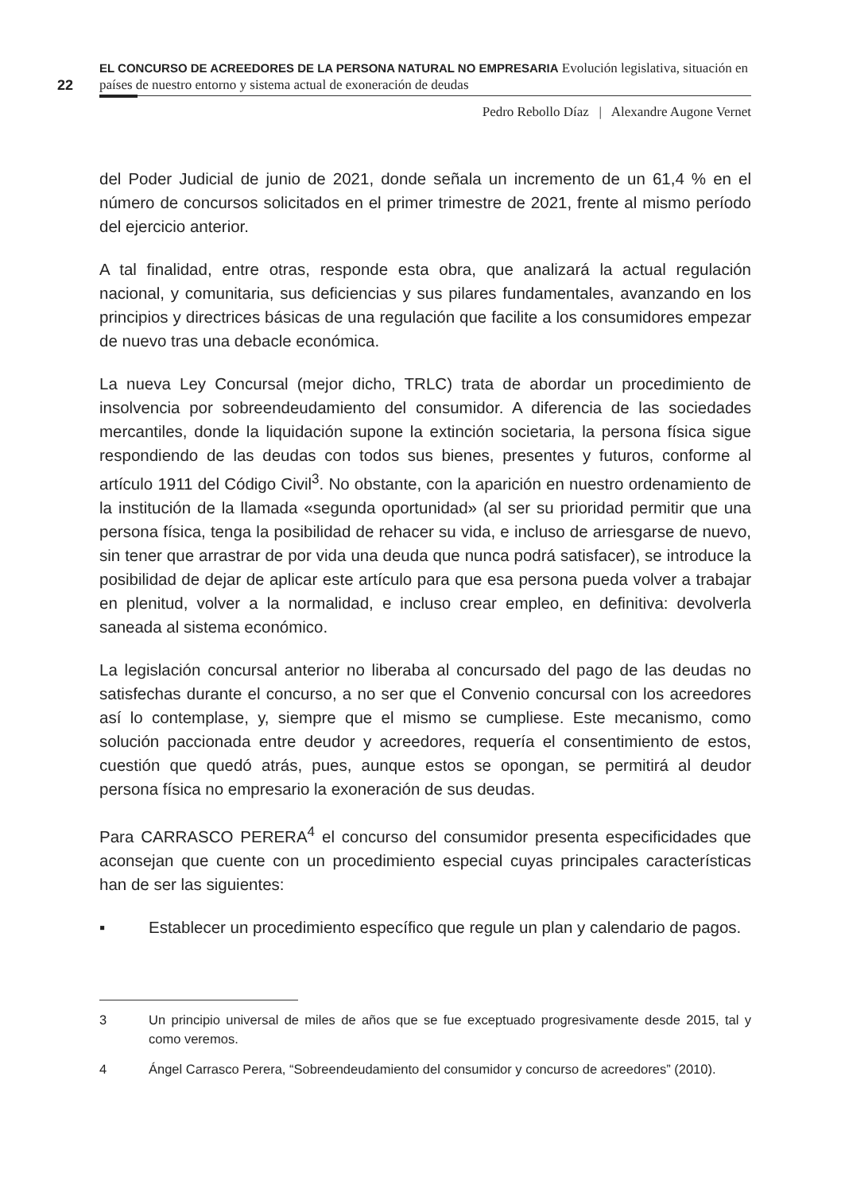22
EL CONCURSO DE ACREEDORES DE LA PERSONA NATURAL NO EMPRESARIA Evolución legislativa, situación en países de nuestro entorno y sistema actual de exoneración de deudas
Pedro Rebollo Díaz | Alexandre Augone Vernet
del Poder Judicial de junio de 2021, donde señala un incremento de un 61,4 % en el número de concursos solicitados en el primer trimestre de 2021, frente al mismo período del ejercicio anterior.
A tal finalidad, entre otras, responde esta obra, que analizará la actual regulación nacional, y comunitaria, sus deficiencias y sus pilares fundamentales, avanzando en los principios y directrices básicas de una regulación que facilite a los consumidores empezar de nuevo tras una debacle económica.
La nueva Ley Concursal (mejor dicho, TRLC) trata de abordar un procedimiento de insolvencia por sobreendeudamiento del consumidor. A diferencia de las sociedades mercantiles, donde la liquidación supone la extinción societaria, la persona física sigue respondiendo de las deudas con todos sus bienes, presentes y futuros, conforme al artículo 1911 del Código Civil<sup>3</sup>. No obstante, con la aparición en nuestro ordenamiento de la institución de la llamada «segunda oportunidad» (al ser su prioridad permitir que una persona física, tenga la posibilidad de rehacer su vida, e incluso de arriesgarse de nuevo, sin tener que arrastrar de por vida una deuda que nunca podrá satisfacer), se introduce la posibilidad de dejar de aplicar este artículo para que esa persona pueda volver a trabajar en plenitud, volver a la normalidad, e incluso crear empleo, en definitiva: devolverla saneada al sistema económico.
La legislación concursal anterior no liberaba al concursado del pago de las deudas no satisfechas durante el concurso, a no ser que el Convenio concursal con los acreedores así lo contemplase, y, siempre que el mismo se cumpliese. Este mecanismo, como solución paccionada entre deudor y acreedores, requería el consentimiento de estos, cuestión que quedó atrás, pues, aunque estos se opongan, se permitirá al deudor persona física no empresario la exoneración de sus deudas.
Para CARRASCO PERERA<sup>4</sup> el concurso del consumidor presenta especificidades que aconsejan que cuente con un procedimiento especial cuyas principales características han de ser las siguientes:
▪ Establecer un procedimiento específico que regule un plan y calendario de pagos.
3 Un principio universal de miles de años que se fue exceptuado progresivamente desde 2015, tal y como veremos.
4 Ángel Carrasco Perera, “Sobreendeudamiento del consumidor y concurso de acreedores” (2010).